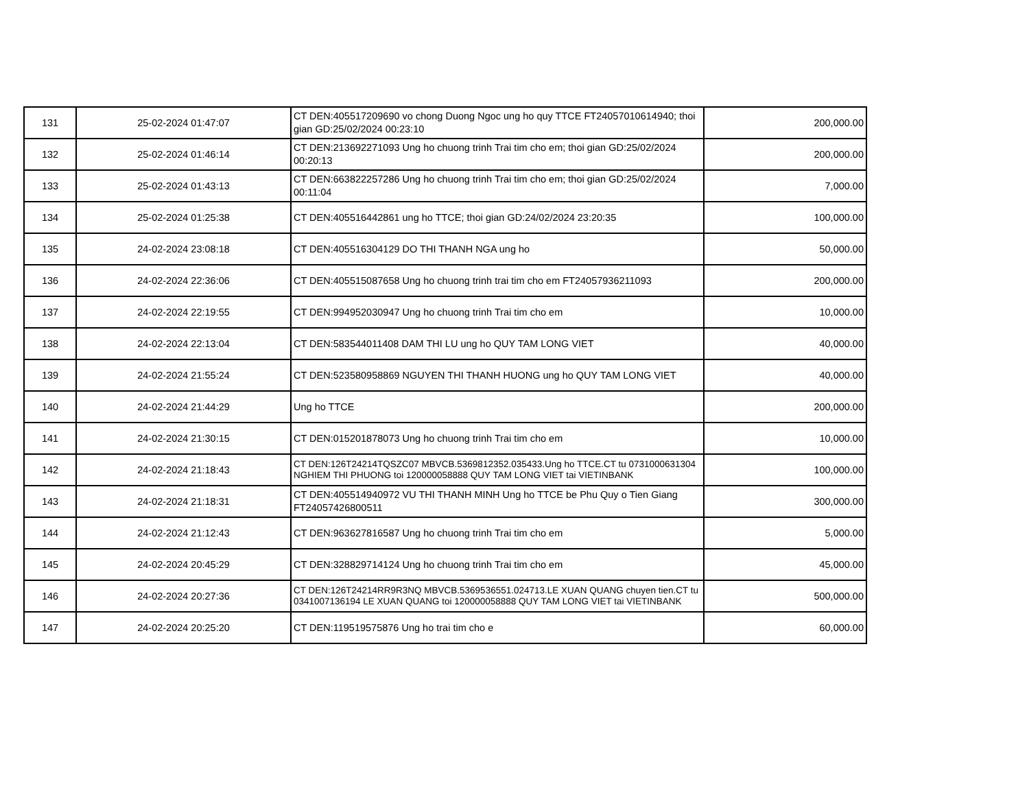| 131 | 25-02-2024 01:47:07 | CT DEN:405517209690 vo chong Duong Ngoc ung ho quy TTCE FT24057010614940; thoi gian GD:25/02/2024 00:23:10 | 200,000.00 |
| 132 | 25-02-2024 01:46:14 | CT DEN:213692271093 Ung ho chuong trinh Trai tim cho em; thoi gian GD:25/02/2024 00:20:13 | 200,000.00 |
| 133 | 25-02-2024 01:43:13 | CT DEN:663822257286 Ung ho chuong trinh Trai tim cho em; thoi gian GD:25/02/2024 00:11:04 | 7,000.00 |
| 134 | 25-02-2024 01:25:38 | CT DEN:405516442861 ung ho TTCE; thoi gian GD:24/02/2024 23:20:35 | 100,000.00 |
| 135 | 24-02-2024 23:08:18 | CT DEN:405516304129 DO THI THANH NGA ung ho | 50,000.00 |
| 136 | 24-02-2024 22:36:06 | CT DEN:405515087658 Ung ho chuong trinh trai tim cho em FT24057936211093 | 200,000.00 |
| 137 | 24-02-2024 22:19:55 | CT DEN:994952030947 Ung ho chuong trinh Trai tim cho em | 10,000.00 |
| 138 | 24-02-2024 22:13:04 | CT DEN:583544011408 DAM THI LU ung ho QUY TAM LONG VIET | 40,000.00 |
| 139 | 24-02-2024 21:55:24 | CT DEN:523580958869 NGUYEN THI THANH HUONG ung ho QUY TAM LONG VIET | 40,000.00 |
| 140 | 24-02-2024 21:44:29 | Ung ho TTCE | 200,000.00 |
| 141 | 24-02-2024 21:30:15 | CT DEN:015201878073 Ung ho chuong trinh Trai tim cho em | 10,000.00 |
| 142 | 24-02-2024 21:18:43 | CT DEN:126T24214TQSZC07 MBVCB.5369812352.035433.Ung ho TTCE.CT tu 0731000631304 NGHIEM THI PHUONG toi 120000058888 QUY TAM LONG VIET tai VIETINBANK | 100,000.00 |
| 143 | 24-02-2024 21:18:31 | CT DEN:405514940972 VU THI THANH MINH Ung ho TTCE be Phu Quy o Tien Giang FT24057426800511 | 300,000.00 |
| 144 | 24-02-2024 21:12:43 | CT DEN:963627816587 Ung ho chuong trinh Trai tim cho em | 5,000.00 |
| 145 | 24-02-2024 20:45:29 | CT DEN:328829714124 Ung ho chuong trinh Trai tim cho em | 45,000.00 |
| 146 | 24-02-2024 20:27:36 | CT DEN:126T24214RR9R3NQ MBVCB.5369536551.024713.LE XUAN QUANG chuyen tien.CT tu 0341007136194 LE XUAN QUANG toi 120000058888 QUY TAM LONG VIET tai VIETINBANK | 500,000.00 |
| 147 | 24-02-2024 20:25:20 | CT DEN:119519575876 Ung ho trai tim cho e | 60,000.00 |